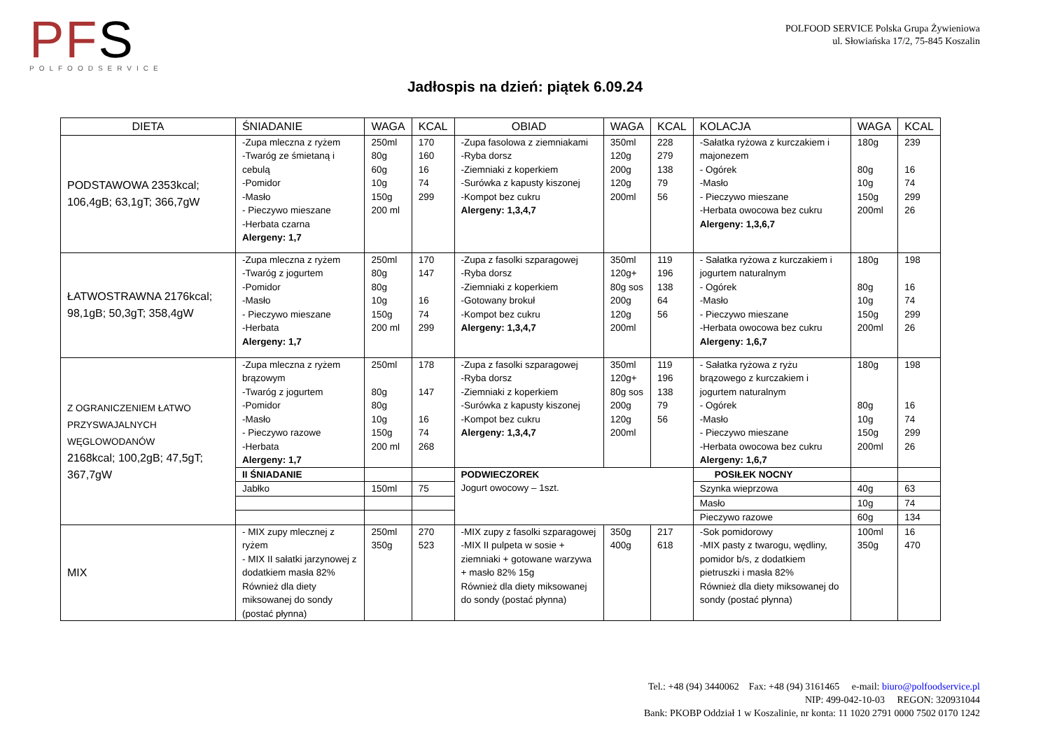PFS
POLFOODSERVICE
POLFOOD SERVICE Polska Grupa Żywieniowa
ul. Słowiańska 17/2, 75-845 Koszalin
Jadłospis na dzień: piątek 6.09.24
| DIETA | ŚNIADANIE | WAGA | KCAL | OBIAD | WAGA | KCAL | KOLACJA | WAGA | KCAL |
| --- | --- | --- | --- | --- | --- | --- | --- | --- | --- |
| PODSTAWOWA 2353kcal; 106,4gB; 63,1gT; 366,7gW | -Zupa mleczna z ryżem -Twaróg ze śmietaną i cebulą -Pomidor -Masło - Pieczywo mieszane -Herbata czarna Alergeny: 1,7 | 250ml 80g 60g 10g 150g 200 ml | 170 160 16 74 299 | -Zupa fasolowa z ziemniakami -Ryba dorsz -Ziemniaki z koperkiem -Surówka z kapusty kiszonej -Kompot bez cukru Alergeny: 1,3,4,7 | 350ml 120g 200g 120g 200ml | 228 279 138 79 56 | -Sałatka ryżowa z kurczakiem i majonezem - Ogórek -Masło - Pieczywo mieszane -Herbata owocowa bez cukru Alergeny: 1,3,6,7 | 180g 80g 10g 150g 200ml | 239 16 74 299 26 |
| ŁATWOSTRAWNA 2176kcal; 98,1gB; 50,3gT; 358,4gW | -Zupa mleczna z ryżem -Twaróg z jogurtem -Pomidor -Masło - Pieczywo mieszane -Herbata Alergeny: 1,7 | 250ml 80g 80g 10g 150g 200 ml | 170 147 16 74 299 | -Zupa z fasolki szparagowej -Ryba dorsz -Ziemniaki z koperkiem -Gotowany brokuł -Kompot bez cukru Alergeny: 1,3,4,7 | 350ml 120g+ 80g sos 200g 120g 200ml | 119 196 138 64 56 | - Sałatka ryżowa z kurczakiem i jogurtem naturalnym - Ogórek -Masło - Pieczywo mieszane -Herbata owocowa bez cukru Alergeny: 1,6,7 | 180g 80g 10g 150g 200ml | 198 16 74 299 26 |
| Z OGRANICZENIEM ŁATWO PRZYSWAJALNYCH WĘGLOWODANÓW 2168kcal; 100,2gB; 47,5gT; 367,7gW | -Zupa mleczna z ryżem brązowym -Twaróg z jogurtem -Pomidor -Masło - Pieczywo razowe -Herbata Alergeny: 1,7 | 250ml 80g 80g 10g 150g 200 ml | 178 147 16 74 268 | -Zupa z fasolki szparagowej -Ryba dorsz -Ziemniaki z koperkiem -Surówka z kapusty kiszonej -Kompot bez cukru Alergeny: 1,3,4,7 | 350ml 120g+ 80g sos 200g 120g 200ml | 119 196 138 79 56 | - Sałatka ryżowa z ryżu brązowego z kurczakiem i jogurtem naturalnym - Ogórek -Masło - Pieczywo mieszane -Herbata owocowa bez cukru Alergeny: 1,6,7 | 180g 80g 10g 150g 200ml | 198 16 74 299 26 |
| | II ŚNIADANIE | | | PODWIECZOREK Jogurt owocowy – 1szt. | | | POSIŁEK NOCNY | | |
| | Jabłko | 150ml | 75 | | | | Szynka wieprzowa | 40g | 63 |
| | | | | | | | Masło | 10g | 74 |
| | | | | | | | Pieczywo razowe | 60g | 134 |
| MIX | - MIX zupy mlecznej z ryżem - MIX II sałatki jarzynowej z dodatkiem masła 82% Również dla diety miksowanej do sondy (postać płynna) | 250ml 350g | 270 523 | -MIX zupy z fasolki szparagowej -MIX II pulpeta w sosie + ziemniaki + gotowane warzywa + masło 82% 15g Również dla diety miksowanej do sondy (postać płynna) | 350g 400g | 217 618 | -Sok pomidorowy -MIX pasty z twarogu, wędliny, pomidor b/s, z dodatkiem pietruszki i masła 82% Również dla diety miksowanej do sondy (postać płynna) | 100ml 350g | 16 470 |
Tel.: +48 (94) 3440062 Fax: +48 (94) 3161465 e-mail: biuro@polfoodservice.pl
NIP: 499-042-10-03 REGON: 320931044
Bank: PKOBP Oddział 1 w Koszalinie, nr konta: 11 1020 2791 0000 7502 0170 1242